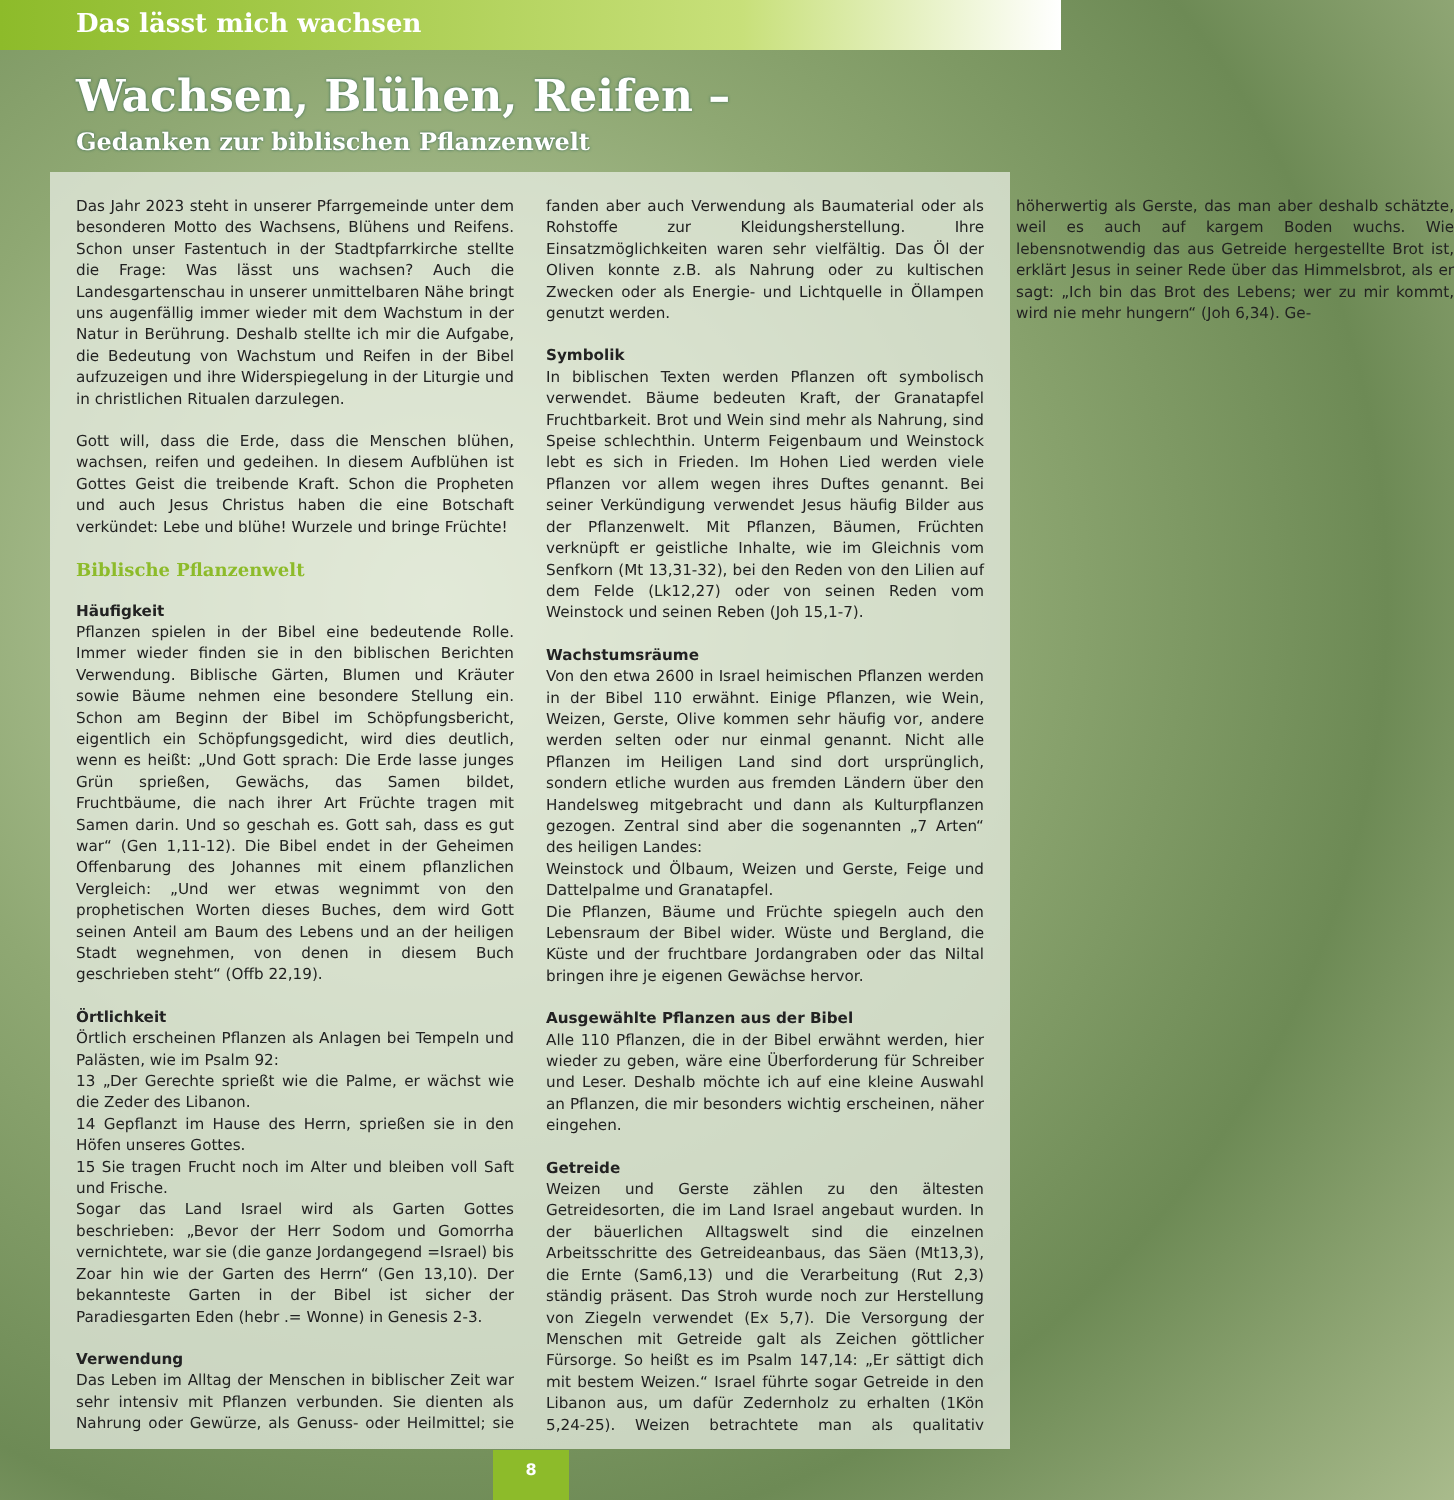Das lässt mich wachsen
Wachsen, Blühen, Reifen –
Gedanken zur biblischen Pflanzenwelt
Das Jahr 2023 steht in unserer Pfarrgemeinde unter dem besonderen Motto des Wachsens, Blühens und Reifens. Schon unser Fastentuch in der Stadtpfarrkirche stellte die Frage: Was lässt uns wachsen? Auch die Landesgartenschau in unserer unmittelbaren Nähe bringt uns augenfällig immer wieder mit dem Wachstum in der Natur in Berührung. Deshalb stellte ich mir die Aufgabe, die Bedeutung von Wachstum und Reifen in der Bibel aufzuzeigen und ihre Widerspiegelung in der Liturgie und in christlichen Ritualen darzulegen.
Gott will, dass die Erde, dass die Menschen blühen, wachsen, reifen und gedeihen. In diesem Aufblühen ist Gottes Geist die treibende Kraft. Schon die Propheten und auch Jesus Christus haben die eine Botschaft verkündet: Lebe und blühe! Wurzele und bringe Früchte!
Biblische Pflanzenwelt
Häufigkeit
Pflanzen spielen in der Bibel eine bedeutende Rolle. Immer wieder finden sie in den biblischen Berichten Verwendung. Biblische Gärten, Blumen und Kräuter sowie Bäume nehmen eine besondere Stellung ein. Schon am Beginn der Bibel im Schöpfungsbericht, eigentlich ein Schöpfungsgedicht, wird dies deutlich, wenn es heißt: „Und Gott sprach: Die Erde lasse junges Grün sprießen, Gewächs, das Samen bildet, Fruchtbäume, die nach ihrer Art Früchte tragen mit Samen darin. Und so geschah es. Gott sah, dass es gut war“ (Gen 1,11-12). Die Bibel endet in der Geheimen Offenbarung des Johannes mit einem pflanzlichen Vergleich: „Und wer etwas wegnimmt von den prophetischen Worten dieses Buches, dem wird Gott seinen Anteil am Baum des Lebens und an der heiligen Stadt wegnehmen, von denen in diesem Buch geschrieben steht“ (Offb 22,19).
Örtlichkeit
Örtlich erscheinen Pflanzen als Anlagen bei Tempeln und Palästen, wie im Psalm 92:
13 „Der Gerechte sprießt wie die Palme, er wächst wie die Zeder des Libanon.
14 Gepflanzt im Hause des Herrn, sprießen sie in den Höfen unseres Gottes.
15 Sie tragen Frucht noch im Alter und bleiben voll Saft und Frische.
Sogar das Land Israel wird als Garten Gottes beschrieben: „Bevor der Herr Sodom und Gomorrha vernichtete, war sie (die ganze Jordangegend =Israel) bis Zoar hin wie der Garten des Herrn“ (Gen 13,10). Der bekannteste Garten in der Bibel ist sicher der Paradiesgarten Eden (hebr .= Wonne) in Genesis 2-3.
Verwendung
Das Leben im Alltag der Menschen in biblischer Zeit war sehr intensiv mit Pflanzen verbunden. Sie dienten als Nahrung oder Gewürze, als Genuss- oder Heilmittel; sie fanden aber auch Verwendung als Baumaterial oder als Rohstoffe zur Kleidungsherstellung. Ihre Einsatzmöglichkeiten waren sehr vielfältig. Das Öl der Oliven konnte z.B. als Nahrung oder zu kultischen Zwecken oder als Energie- und Lichtquelle in Öllampen genutzt werden.
Symbolik
In biblischen Texten werden Pflanzen oft symbolisch verwendet. Bäume bedeuten Kraft, der Granatapfel Fruchtbarkeit. Brot und Wein sind mehr als Nahrung, sind Speise schlechthin. Unterm Feigenbaum und Weinstock lebt es sich in Frieden. Im Hohen Lied werden viele Pflanzen vor allem wegen ihres Duftes genannt. Bei seiner Verkündigung verwendet Jesus häufig Bilder aus der Pflanzenwelt. Mit Pflanzen, Bäumen, Früchten verknüpft er geistliche Inhalte, wie im Gleichnis vom Senfkorn (Mt 13,31-32), bei den Reden von den Lilien auf dem Felde (Lk12,27) oder von seinen Reden vom Weinstock und seinen Reben (Joh 15,1-7).
Wachstumsräume
Von den etwa 2600 in Israel heimischen Pflanzen werden in der Bibel 110 erwähnt. Einige Pflanzen, wie Wein, Weizen, Gerste, Olive kommen sehr häufig vor, andere werden selten oder nur einmal genannt. Nicht alle Pflanzen im Heiligen Land sind dort ursprünglich, sondern etliche wurden aus fremden Ländern über den Handelsweg mitgebracht und dann als Kulturpflanzen gezogen. Zentral sind aber die sogenannten „7 Arten“ des heiligen Landes:
Weinstock und Ölbaum, Weizen und Gerste, Feige und Dattelpalme und Granatapfel.
Die Pflanzen, Bäume und Früchte spiegeln auch den Lebensraum der Bibel wider. Wüste und Bergland, die Küste und der fruchtbare Jordangraben oder das Niltal bringen ihre je eigenen Gewächse hervor.
Ausgewählte Pflanzen aus der Bibel
Alle 110 Pflanzen, die in der Bibel erwähnt werden, hier wieder zu geben, wäre eine Überforderung für Schreiber und Leser. Deshalb möchte ich auf eine kleine Auswahl an Pflanzen, die mir besonders wichtig erscheinen, näher eingehen.
Getreide
Weizen und Gerste zählen zu den ältesten Getreidesorten, die im Land Israel angebaut wurden. In der bäuerlichen Alltagswelt sind die einzelnen Arbeitsschritte des Getreideanbaus, das Säen (Mt13,3), die Ernte (Sam6,13) und die Verarbeitung (Rut 2,3) ständig präsent. Das Stroh wurde noch zur Herstellung von Ziegeln verwendet (Ex 5,7). Die Versorgung der Menschen mit Getreide galt als Zeichen göttlicher Fürsorge. So heißt es im Psalm 147,14: „Er sättigt dich mit bestem Weizen.“ Israel führte sogar Getreide in den Libanon aus, um dafür Zedernholz zu erhalten (1Kön 5,24-25). Weizen betrachtete man als qualitativ höherwertig als Gerste, das man aber deshalb schätzte, weil es auch auf kargem Boden wuchs. Wie lebensnotwendig das aus Getreide hergestellte Brot ist, erklärt Jesus in seiner Rede über das Himmelsbrot, als er sagt: „Ich bin das Brot des Lebens; wer zu mir kommt, wird nie mehr hungern“ (Joh 6,34). Ge-
8